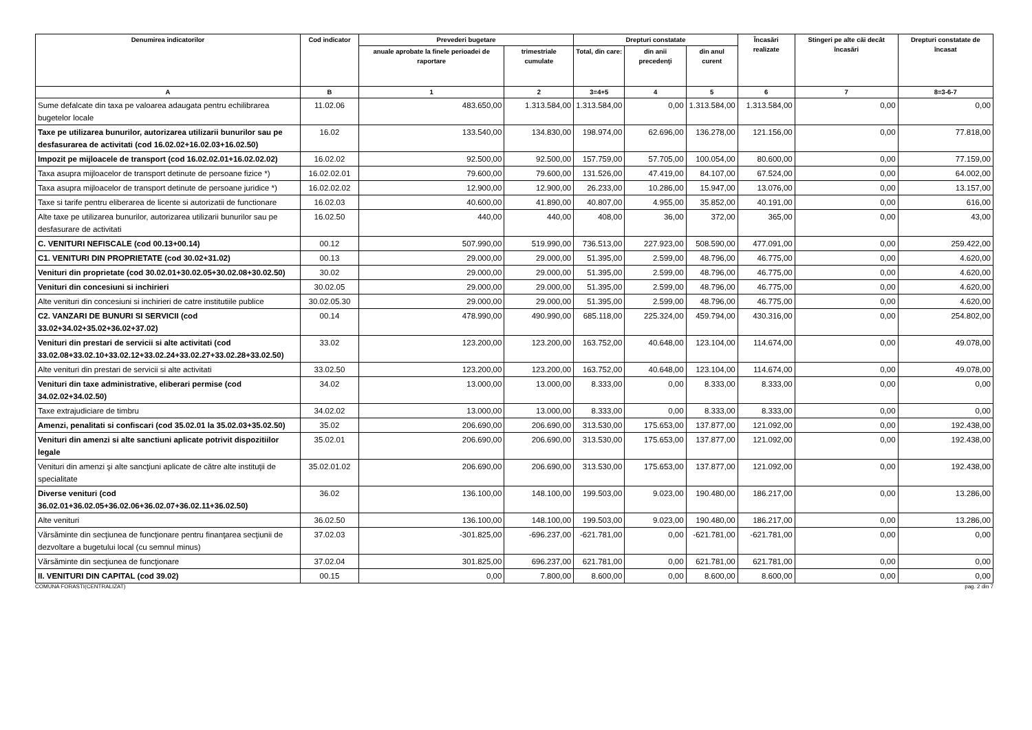| Denumirea indicatorilor | Cod indicator | Prevederi bugetare | | Drepturi constatate | | | Încasări realizate | Stingeri pe alte căi decât încasări | Drepturi constatate de încasat |
| --- | --- | --- | --- | --- | --- | --- | --- | --- | --- |
| | | anuale aprobate la finele perioadei de raportare | trimestriale cumulate | Total, din care: | din anii precedenţi | din anul curent | | | |
| A | B | 1 | 2 | 3=4+5 | 4 | 5 | 6 | 7 | 8=3-6-7 |
| Sume defalcate din taxa pe valoarea adaugata pentru echilibrarea bugetelor locale | 11.02.06 | 483.650,00 | 1.313.584,00 | 1.313.584,00 | 0,00 | 1.313.584,00 | 1.313.584,00 | 0,00 | 0,00 |
| Taxe pe utilizarea bunurilor, autorizarea utilizarii bunurilor sau pe desfasurarea de activitati (cod 16.02.02+16.02.03+16.02.50) | 16.02 | 133.540,00 | 134.830,00 | 198.974,00 | 62.696,00 | 136.278,00 | 121.156,00 | 0,00 | 77.818,00 |
| Impozit pe mijloacele de transport (cod 16.02.02.01+16.02.02.02) | 16.02.02 | 92.500,00 | 92.500,00 | 157.759,00 | 57.705,00 | 100.054,00 | 80.600,00 | 0,00 | 77.159,00 |
| Taxa asupra mijloacelor de transport detinute de persoane fizice *) | 16.02.02.01 | 79.600,00 | 79.600,00 | 131.526,00 | 47.419,00 | 84.107,00 | 67.524,00 | 0,00 | 64.002,00 |
| Taxa asupra mijloacelor de transport detinute de persoane juridice *) | 16.02.02.02 | 12.900,00 | 12.900,00 | 26.233,00 | 10.286,00 | 15.947,00 | 13.076,00 | 0,00 | 13.157,00 |
| Taxe si tarife pentru eliberarea de licente si autorizatii de functionare | 16.02.03 | 40.600,00 | 41.890,00 | 40.807,00 | 4.955,00 | 35.852,00 | 40.191,00 | 0,00 | 616,00 |
| Alte taxe pe utilizarea bunurilor, autorizarea utilizarii bunurilor sau pe desfasurare de activitati | 16.02.50 | 440,00 | 440,00 | 408,00 | 36,00 | 372,00 | 365,00 | 0,00 | 43,00 |
| C. VENITURI NEFISCALE (cod 00.13+00.14) | 00.12 | 507.990,00 | 519.990,00 | 736.513,00 | 227.923,00 | 508.590,00 | 477.091,00 | 0,00 | 259.422,00 |
| C1. VENITURI DIN PROPRIETATE (cod 30.02+31.02) | 00.13 | 29.000,00 | 29.000,00 | 51.395,00 | 2.599,00 | 48.796,00 | 46.775,00 | 0,00 | 4.620,00 |
| Venituri din proprietate (cod 30.02.01+30.02.05+30.02.08+30.02.50) | 30.02 | 29.000,00 | 29.000,00 | 51.395,00 | 2.599,00 | 48.796,00 | 46.775,00 | 0,00 | 4.620,00 |
| Venituri din concesiuni si inchirieri | 30.02.05 | 29.000,00 | 29.000,00 | 51.395,00 | 2.599,00 | 48.796,00 | 46.775,00 | 0,00 | 4.620,00 |
| Alte venituri din concesiuni si inchirieri de catre institutiile publice | 30.02.05.30 | 29.000,00 | 29.000,00 | 51.395,00 | 2.599,00 | 48.796,00 | 46.775,00 | 0,00 | 4.620,00 |
| C2. VANZARI DE BUNURI SI SERVICII (cod 33.02+34.02+35.02+36.02+37.02) | 00.14 | 478.990,00 | 490.990,00 | 685.118,00 | 225.324,00 | 459.794,00 | 430.316,00 | 0,00 | 254.802,00 |
| Venituri din prestari de servicii si alte activitati (cod 33.02.08+33.02.10+33.02.12+33.02.24+33.02.27+33.02.28+33.02.50) | 33.02 | 123.200,00 | 123.200,00 | 163.752,00 | 40.648,00 | 123.104,00 | 114.674,00 | 0,00 | 49.078,00 |
| Alte venituri din prestari de servicii si alte activitati | 33.02.50 | 123.200,00 | 123.200,00 | 163.752,00 | 40.648,00 | 123.104,00 | 114.674,00 | 0,00 | 49.078,00 |
| Venituri din taxe administrative, eliberari permise (cod 34.02.02+34.02.50) | 34.02 | 13.000,00 | 13.000,00 | 8.333,00 | 0,00 | 8.333,00 | 8.333,00 | 0,00 | 0,00 |
| Taxe extrajudiciare de timbru | 34.02.02 | 13.000,00 | 13.000,00 | 8.333,00 | 0,00 | 8.333,00 | 8.333,00 | 0,00 | 0,00 |
| Amenzi, penalitati si confiscari (cod 35.02.01 la 35.02.03+35.02.50) | 35.02 | 206.690,00 | 206.690,00 | 313.530,00 | 175.653,00 | 137.877,00 | 121.092,00 | 0,00 | 192.438,00 |
| Venituri din amenzi si alte sanctiuni aplicate potrivit dispozitiilor legale | 35.02.01 | 206.690,00 | 206.690,00 | 313.530,00 | 175.653,00 | 137.877,00 | 121.092,00 | 0,00 | 192.438,00 |
| Venituri din amenzi şi alte sancţiuni aplicate de către alte instituţii de specialitate | 35.02.01.02 | 206.690,00 | 206.690,00 | 313.530,00 | 175.653,00 | 137.877,00 | 121.092,00 | 0,00 | 192.438,00 |
| Diverse venituri (cod 36.02.01+36.02.05+36.02.06+36.02.07+36.02.11+36.02.50) | 36.02 | 136.100,00 | 148.100,00 | 199.503,00 | 9.023,00 | 190.480,00 | 186.217,00 | 0,00 | 13.286,00 |
| Alte venituri | 36.02.50 | 136.100,00 | 148.100,00 | 199.503,00 | 9.023,00 | 190.480,00 | 186.217,00 | 0,00 | 13.286,00 |
| Vărsăminte din secţiunea de funcţionare pentru finanţarea secţiunii de dezvoltare a bugetului local (cu semnul minus) | 37.02.03 | -301.825,00 | -696.237,00 | -621.781,00 | 0,00 | -621.781,00 | -621.781,00 | 0,00 | 0,00 |
| Vărsăminte din secţiunea de funcţionare | 37.02.04 | 301.825,00 | 696.237,00 | 621.781,00 | 0,00 | 621.781,00 | 621.781,00 | 0,00 | 0,00 |
| II. VENITURI DIN CAPITAL (cod 39.02) | 00.15 | 0,00 | 7.800,00 | 8.600,00 | 0,00 | 8.600,00 | 8.600,00 | 0,00 | 0,00 |
COMUNA FORASTI(CENTRALIZAT) pag. 2 din 7